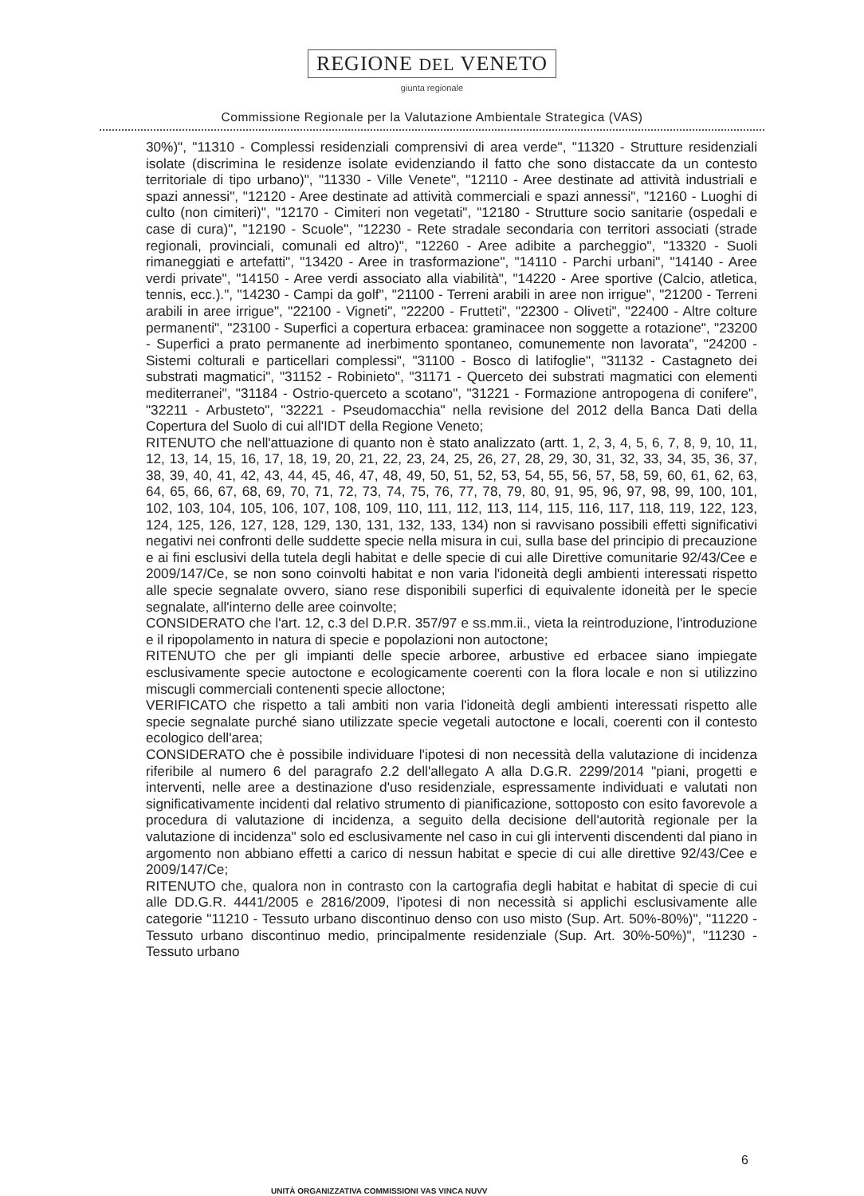REGIONE DEL VENETO
giunta regionale
Commissione Regionale per la Valutazione Ambientale Strategica (VAS)
30%)", "11310 - Complessi residenziali comprensivi di area verde", "11320 - Strutture residenziali isolate (discrimina le residenze isolate evidenziando il fatto che sono distaccate da un contesto territoriale di tipo urbano)", "11330 - Ville Venete", "12110 - Aree destinate ad attività industriali e spazi annessi", "12120 - Aree destinate ad attività commerciali e spazi annessi", "12160 - Luoghi di culto (non cimiteri)", "12170 - Cimiteri non vegetati", "12180 - Strutture socio sanitarie (ospedali e case di cura)", "12190 - Scuole", "12230 - Rete stradale secondaria con territori associati (strade regionali, provinciali, comunali ed altro)", "12260 - Aree adibite a parcheggio", "13320 - Suoli rimaneggiati e artefatti", "13420 - Aree in trasformazione", "14110 - Parchi urbani", "14140 - Aree verdi private", "14150 - Aree verdi associato alla viabilità", "14220 - Aree sportive (Calcio, atletica, tennis, ecc.).", "14230 - Campi da golf", "21100 - Terreni arabili in aree non irrigue", "21200 - Terreni arabili in aree irrigue", "22100 - Vigneti", "22200 - Frutteti", "22300 - Oliveti", "22400 - Altre colture permanenti", "23100 - Superfici a copertura erbacea: graminacee non soggette a rotazione", "23200 - Superfici a prato permanente ad inerbimento spontaneo, comunemente non lavorata", "24200 - Sistemi colturali e particellari complessi", "31100 - Bosco di latifoglie", "31132 - Castagneto dei substrati magmatici", "31152 - Robinieto", "31171 - Querceto dei substrati magmatici con elementi mediterranei", "31184 - Ostrio-querceto a scotano", "31221 - Formazione antropogena di conifere", "32211 - Arbusteto", "32221 - Pseudomacchia" nella revisione del 2012 della Banca Dati della Copertura del Suolo di cui all'IDT della Regione Veneto;
RITENUTO che nell'attuazione di quanto non è stato analizzato (artt. 1, 2, 3, 4, 5, 6, 7, 8, 9, 10, 11, 12, 13, 14, 15, 16, 17, 18, 19, 20, 21, 22, 23, 24, 25, 26, 27, 28, 29, 30, 31, 32, 33, 34, 35, 36, 37, 38, 39, 40, 41, 42, 43, 44, 45, 46, 47, 48, 49, 50, 51, 52, 53, 54, 55, 56, 57, 58, 59, 60, 61, 62, 63, 64, 65, 66, 67, 68, 69, 70, 71, 72, 73, 74, 75, 76, 77, 78, 79, 80, 91, 95, 96, 97, 98, 99, 100, 101, 102, 103, 104, 105, 106, 107, 108, 109, 110, 111, 112, 113, 114, 115, 116, 117, 118, 119, 122, 123, 124, 125, 126, 127, 128, 129, 130, 131, 132, 133, 134) non si ravvisano possibili effetti significativi negativi nei confronti delle suddette specie nella misura in cui, sulla base del principio di precauzione e ai fini esclusivi della tutela degli habitat e delle specie di cui alle Direttive comunitarie 92/43/Cee e 2009/147/Ce, se non sono coinvolti habitat e non varia l'idoneità degli ambienti interessati rispetto alle specie segnalate ovvero, siano rese disponibili superfici di equivalente idoneità per le specie segnalate, all'interno delle aree coinvolte;
CONSIDERATO che l'art. 12, c.3 del D.P.R. 357/97 e ss.mm.ii., vieta la reintroduzione, l'introduzione e il ripopolamento in natura di specie e popolazioni non autoctone;
RITENUTO che per gli impianti delle specie arboree, arbustive ed erbacee siano impiegate esclusivamente specie autoctone e ecologicamente coerenti con la flora locale e non si utilizzino miscugli commerciali contenenti specie alloctone;
VERIFICATO che rispetto a tali ambiti non varia l'idoneità degli ambienti interessati rispetto alle specie segnalate purché siano utilizzate specie vegetali autoctone e locali, coerenti con il contesto ecologico dell'area;
CONSIDERATO che è possibile individuare l'ipotesi di non necessità della valutazione di incidenza riferibile al numero 6 del paragrafo 2.2 dell'allegato A alla D.G.R. 2299/2014 "piani, progetti e interventi, nelle aree a destinazione d'uso residenziale, espressamente individuati e valutati non significativamente incidenti dal relativo strumento di pianificazione, sottoposto con esito favorevole a procedura di valutazione di incidenza, a seguito della decisione dell'autorità regionale per la valutazione di incidenza" solo ed esclusivamente nel caso in cui gli interventi discendenti dal piano in argomento non abbiano effetti a carico di nessun habitat e specie di cui alle direttive 92/43/Cee e 2009/147/Ce;
RITENUTO che, qualora non in contrasto con la cartografia degli habitat e habitat di specie di cui alle DD.G.R. 4441/2005 e 2816/2009, l'ipotesi di non necessità si applichi esclusivamente alle categorie "11210 - Tessuto urbano discontinuo denso con uso misto (Sup. Art. 50%-80%)", "11220 - Tessuto urbano discontinuo medio, principalmente residenziale (Sup. Art. 30%-50%)", "11230 - Tessuto urbano
6
UNITÀ ORGANIZZATIVA COMMISSIONI VAS VINCA NUVV